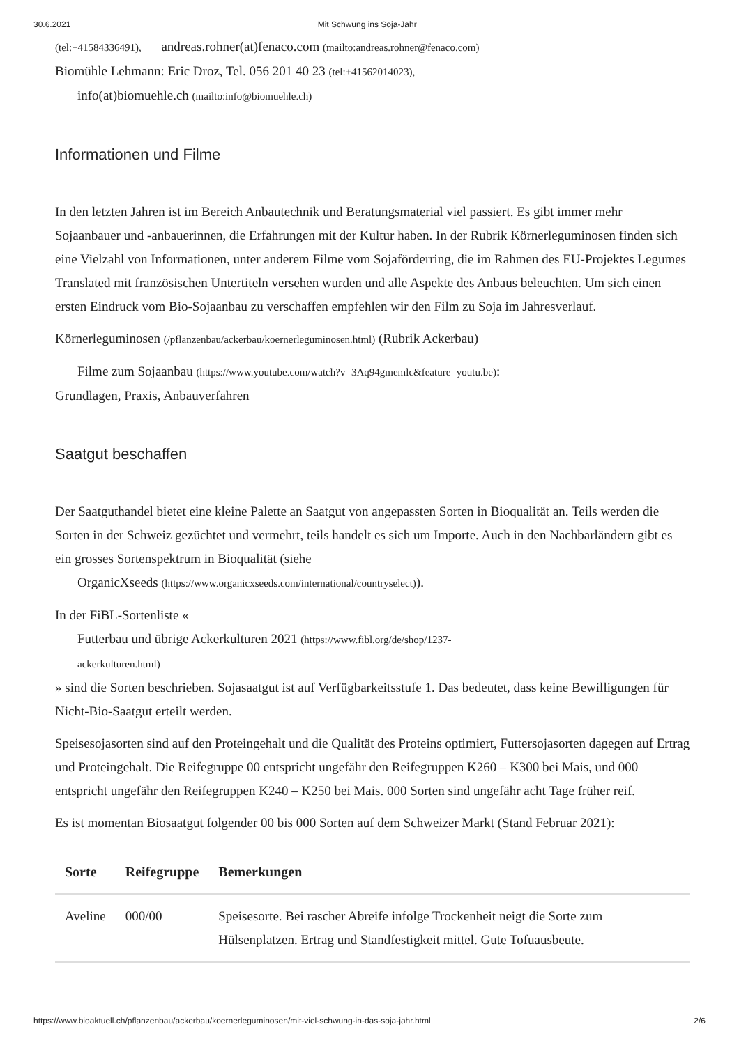30.6.2021 Mit Schwung ins Soja-Jahr
(tel:+41584336491), andreas.rohner(at)fenaco.com (mailto:andreas.rohner@fenaco.com)
Biomühle Lehmann: Eric Droz, Tel. 056 201 40 23 (tel:+41562014023),
info(at)biomuehle.ch (mailto:info@biomuehle.ch)
Informationen und Filme
In den letzten Jahren ist im Bereich Anbautechnik und Beratungsmaterial viel passiert. Es gibt immer mehr Sojaanbauer und -anbauerinnen, die Erfahrungen mit der Kultur haben. In der Rubrik Körnerleguminosen finden sich eine Vielzahl von Informationen, unter anderem Filme vom Sojaförderring, die im Rahmen des EU-Projektes Legumes Translated mit französischen Untertiteln versehen wurden und alle Aspekte des Anbaus beleuchten. Um sich einen ersten Eindruck vom Bio-Sojaanbau zu verschaffen empfehlen wir den Film zu Soja im Jahresverlauf.
Körnerleguminosen (/pflanzenbau/ackerbau/koernerleguminosen.html) (Rubrik Ackerbau)
Filme zum Sojaanbau (https://www.youtube.com/watch?v=3Aq94gmemlc&feature=youtu.be):
Grundlagen, Praxis, Anbauverfahren
Saatgut beschaffen
Der Saatguthandel bietet eine kleine Palette an Saatgut von angepassten Sorten in Bioqualität an. Teils werden die Sorten in der Schweiz gezüchtet und vermehrt, teils handelt es sich um Importe. Auch in den Nachbarländern gibt es ein grosses Sortenspektrum in Bioqualität (siehe
OrganicXseeds (https://www.organicxseeds.com/international/countryselect)).
In der FiBL-Sortenliste «
Futterbau und übrige Ackerkulturen 2021 (https://www.fibl.org/de/shop/1237-
ackerkulturen.html)
» sind die Sorten beschrieben. Sojasaatgut ist auf Verfügbarkeitsstufe 1. Das bedeutet, dass keine Bewilligungen für Nicht-Bio-Saatgut erteilt werden.
Speisesojasorten sind auf den Proteingehalt und die Qualität des Proteins optimiert, Futtersojasorten dagegen auf Ertrag und Proteingehalt. Die Reifegruppe 00 entspricht ungefähr den Reifegruppen K260 – K300 bei Mais, und 000 entspricht ungefähr den Reifegruppen K240 – K250 bei Mais. 000 Sorten sind ungefähr acht Tage früher reif.
Es ist momentan Biosaatgut folgender 00 bis 000 Sorten auf dem Schweizer Markt (Stand Februar 2021):
| Sorte | Reifegruppe | Bemerkungen |
| --- | --- | --- |
| Aveline | 000/00 | Speisesorte. Bei rascher Abreife infolge Trockenheit neigt die Sorte zum Hülsenplatzen. Ertrag und Standfestigkeit mittel. Gute Tofuausbeute. |
https://www.bioaktuell.ch/pflanzenbau/ackerbau/koernerleguminosen/mit-viel-schwung-in-das-soja-jahr.html 2/6